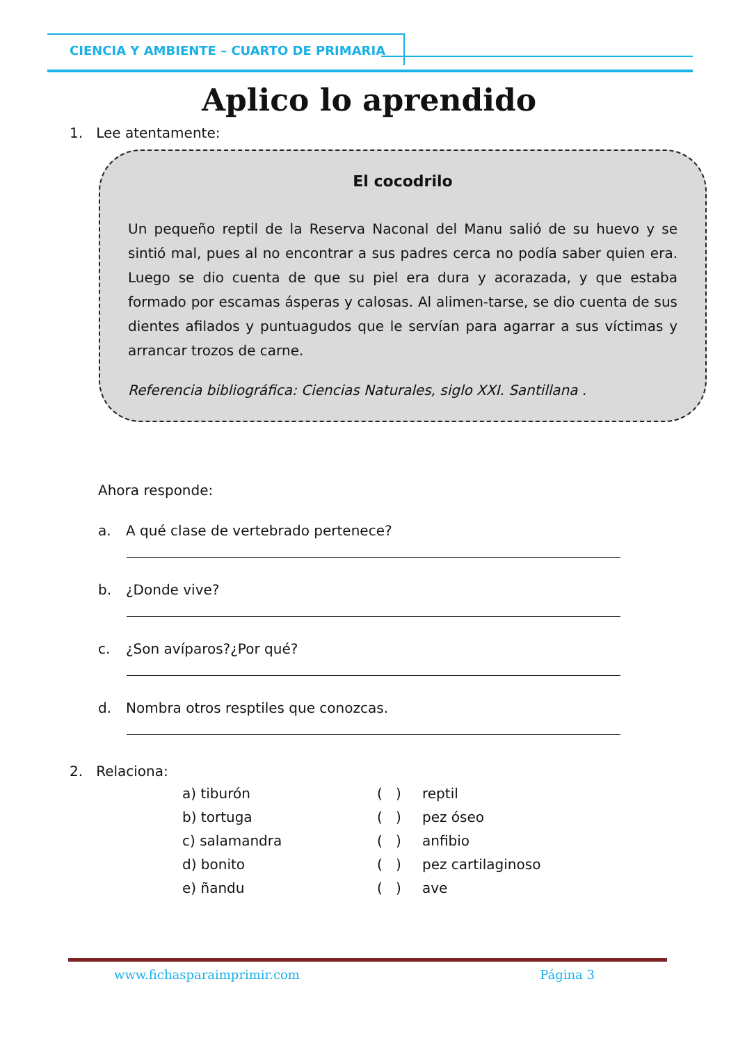CIENCIA Y AMBIENTE – CUARTO DE PRIMARIA
Aplico lo aprendido
1. Lee atentamente:
El cocodrilo
Un pequeño reptil de la Reserva Naconal del Manu salió de su huevo y se sintió mal, pues al no encontrar a sus padres cerca no podía saber quien era. Luego se dio cuenta de que su piel era dura y acorazada, y que estaba formado por escamas ásperas y calosas. Al alimen-tarse, se dio cuenta de sus dientes afilados y puntuagudos que le servían para agarrar a sus víctimas y arrancar trozos de carne.
Referencia bibliográfica: Ciencias Naturales, siglo XXI. Santillana .
Ahora responde:
a. A qué clase de vertebrado pertenece?
b. ¿Donde vive?
c. ¿Son avíparos?¿Por qué?
d. Nombra otros resptiles que conozcas.
2. Relaciona:
a) tiburón ( ) reptil b) tortuga ( ) pez óseo c) salamandra ( ) anfibio d) bonito ( ) pez cartilaginoso e) ñandu ( ) ave
www.fichasparaimprimir.com Página 3